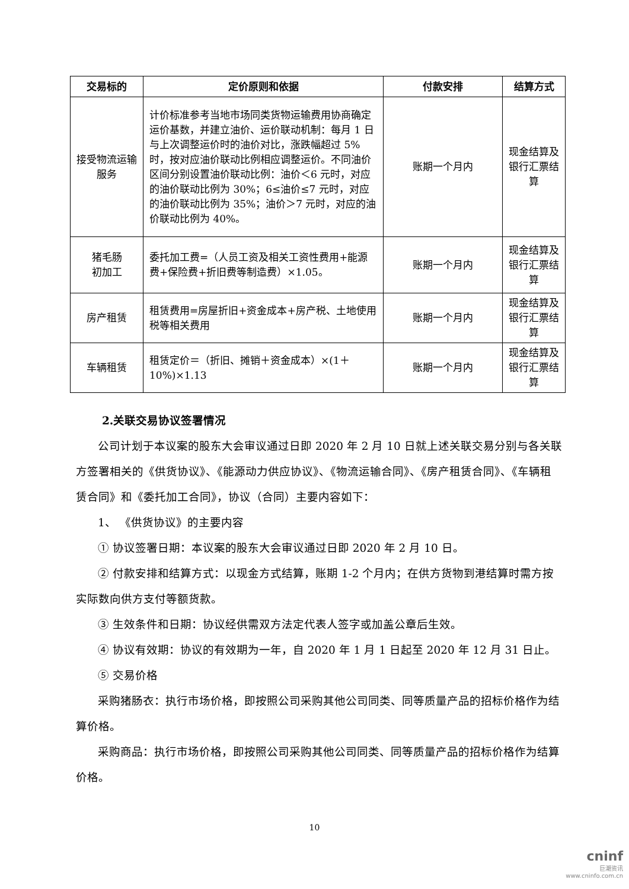| 交易标的 | 定价原则和依据 | 付款安排 | 结算方式 |
| --- | --- | --- | --- |
| 接受物流运输服务 | 计价标准参考当地市场同类货物运输费用协商确定运价基数，并建立油价、运价联动机制：每月 1 日与上次调整运价时的油价对比，涨跌幅超过 5%时，按对应油价联动比例相应调整运价。不同油价区间分别设置油价联动比例：油价＜6 元时，对应的油价联动比例为 30%；6≤油价≤7 元时，对应的油价联动比例为 35%；油价＞7 元时，对应的油价联动比例为 40%。 | 账期一个月内 | 现金结算及银行汇票结算 |
| 猪毛肠 初加工 | 委托加工费=（人员工资及相关工资性费用+能源费+保险费+折旧费等制造费）×1.05。 | 账期一个月内 | 现金结算及银行汇票结算 |
| 房产租赁 | 租赁费用=房屋折旧+资金成本+房产税、土地使用税等相关费用 | 账期一个月内 | 现金结算及银行汇票结算 |
| 车辆租赁 | 租赁定价＝（折旧、摊销＋资金成本）×(1＋10%)×1.13 | 账期一个月内 | 现金结算及银行汇票结算 |
2.关联交易协议签署情况
公司计划于本议案的股东大会审议通过日即 2020 年 2 月 10 日就上述关联交易分别与各关联方签署相关的《供货协议》、《能源动力供应协议》、《物流运输合同》、《房产租赁合同》、《车辆租赁合同》和《委托加工合同》，协议（合同）主要内容如下：
1、 《供货协议》的主要内容
① 协议签署日期：本议案的股东大会审议通过日即 2020 年 2 月 10 日。
② 付款安排和结算方式：以现金方式结算，账期 1-2 个月内；在供方货物到港结算时需方按实际数向供方支付等额货款。
③ 生效条件和日期：协议经供需双方法定代表人签字或加盖公章后生效。
④ 协议有效期：协议的有效期为一年，自 2020 年 1 月 1 日起至 2020 年 12 月 31 日止。
⑤ 交易价格
采购猪肠衣：执行市场价格，即按照公司采购其他公司同类、同等质量产品的招标价格作为结算价格。
采购商品：执行市场价格，即按照公司采购其他公司同类、同等质量产品的招标价格作为结算价格。
10
cninf
巨潮资讯
www.cninfo.com.cn